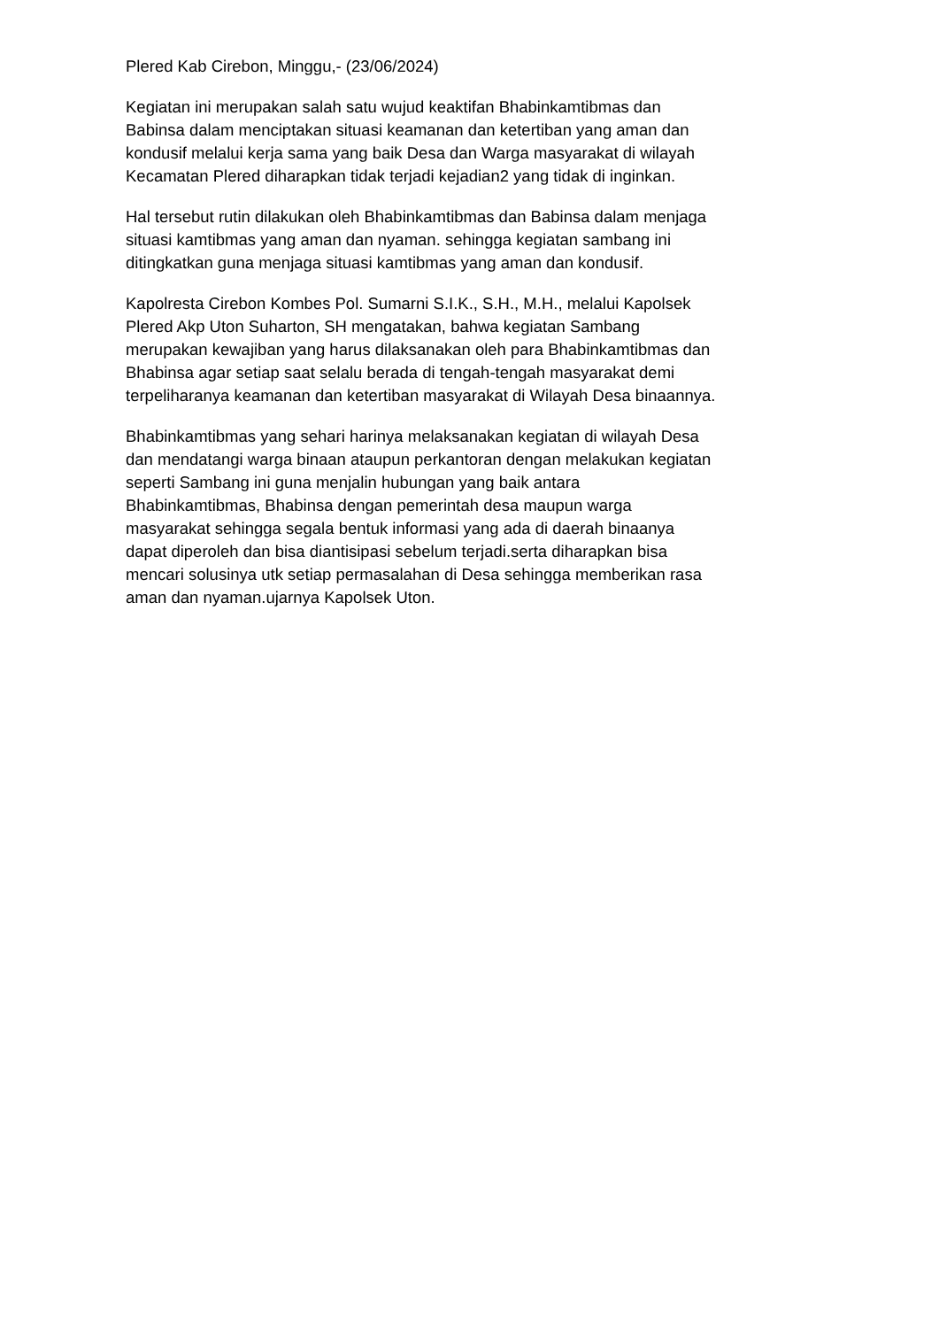Plered Kab Cirebon, Minggu,- (23/06/2024)
Kegiatan ini merupakan salah satu wujud keaktifan Bhabinkamtibmas dan
Babinsa dalam menciptakan situasi keamanan dan ketertiban yang aman dan
kondusif melalui kerja sama yang baik Desa dan Warga masyarakat di wilayah
Kecamatan Plered diharapkan tidak terjadi kejadian2 yang tidak di inginkan.
Hal tersebut rutin dilakukan oleh Bhabinkamtibmas dan Babinsa dalam menjaga
situasi kamtibmas yang aman dan nyaman. sehingga kegiatan sambang ini
ditingkatkan guna menjaga situasi kamtibmas yang aman dan kondusif.
Kapolresta Cirebon Kombes Pol. Sumarni S.I.K., S.H., M.H., melalui Kapolsek
Plered Akp Uton Suharton, SH mengatakan, bahwa kegiatan Sambang
merupakan kewajiban yang harus dilaksanakan oleh para Bhabinkamtibmas dan
Bhabinsa agar setiap saat selalu berada di tengah-tengah masyarakat demi
terpeliharanya keamanan dan ketertiban masyarakat di Wilayah Desa binaannya.
Bhabinkamtibmas yang sehari harinya melaksanakan kegiatan di wilayah Desa
dan mendatangi warga binaan ataupun perkantoran dengan melakukan kegiatan
seperti Sambang ini guna menjalin hubungan yang baik antara
Bhabinkamtibmas, Bhabinsa dengan pemerintah desa maupun warga
masyarakat sehingga segala bentuk informasi yang ada di daerah binaanya
dapat diperoleh dan bisa diantisipasi sebelum terjadi.serta diharapkan bisa
mencari solusinya utk setiap permasalahan di Desa sehingga memberikan rasa
aman dan nyaman.ujarnya Kapolsek Uton.